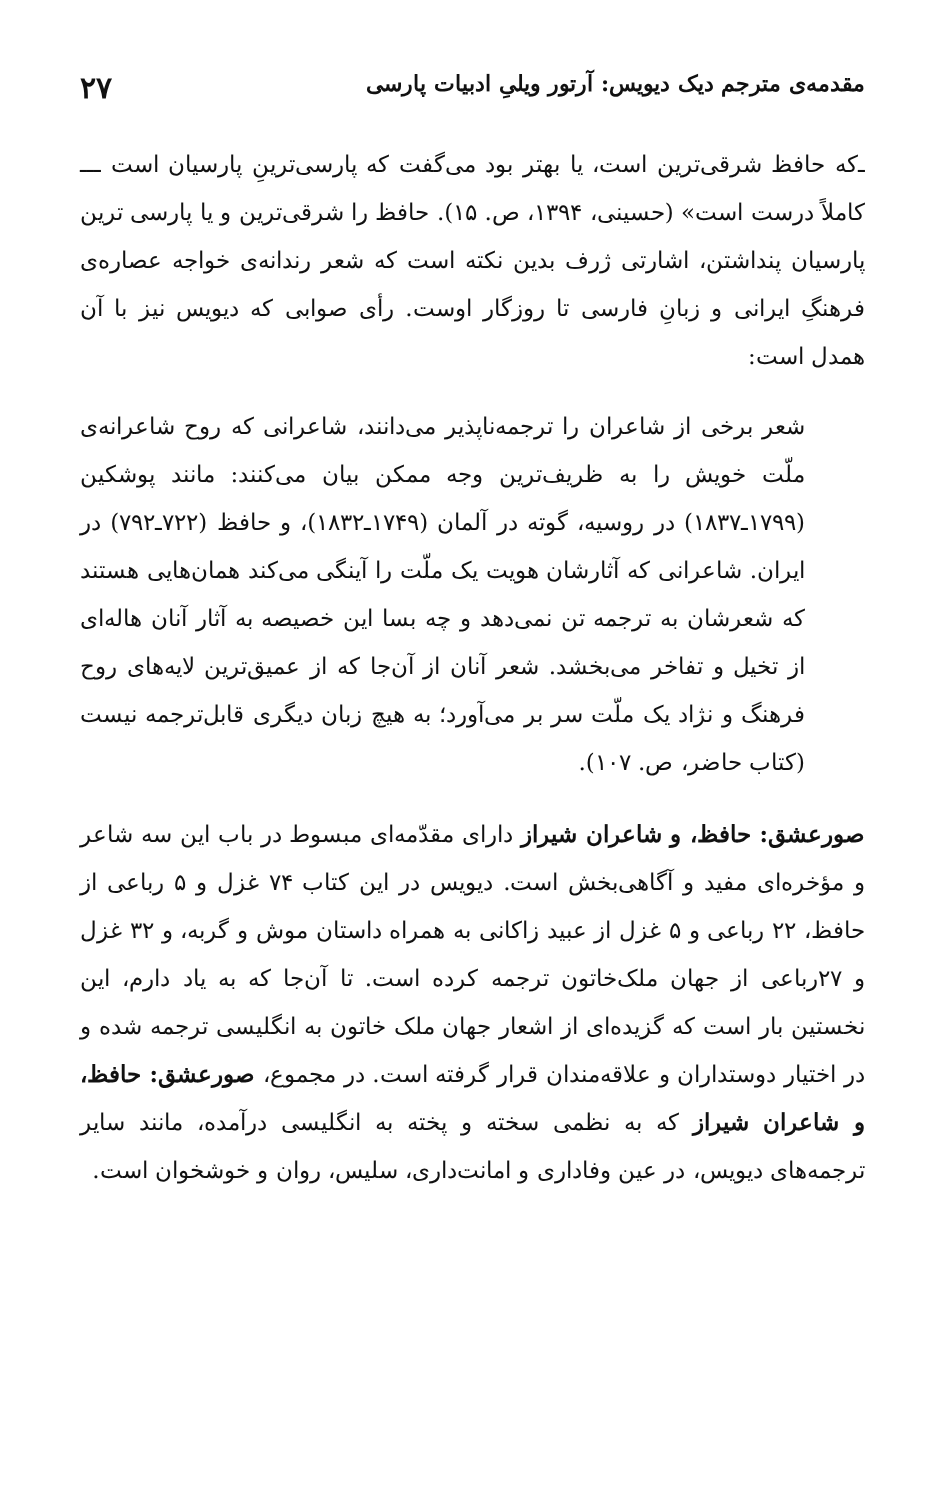مقدمه‌ی مترجم دیک دیویس: آرتور ویلیِ ادبیات پارسی ۲۷
ـ‌که حافظ شرقی‌ترین است، یا بهتر بود می‌گفت که پارسی‌ترینِ پارسیان است ـــ کاملاً درست است» (حسینی، ۱۳۹۴، ص. ۱۵). حافظ را شرقی‌ترین و یا پارسی ترین پارسیان پنداشتن، اشارتی ژرف بدین نکته است که شعر رندانه‌ی خواجه عصاره‌ی فرهنگِ ایرانی و زبانِ فارسی تا روزگار اوست. رأی صوابی که دیویس نیز با آن همدل است:
شعر برخی از شاعران را ترجمه‌ناپذیر می‌دانند، شاعرانی که روح شاعرانه‌ی ملّت خویش را به ظریف‌ترین وجه ممکن بیان می‌کنند: مانند پوشکین (۱۷۹۹ـ۱۸۳۷) در روسیه، گوته در آلمان (۱۷۴۹ـ۱۸۳۲)، و حافظ (۷۲۲ـ۷۹۲) در ایران. شاعرانی که آثارشان هویت یک ملّت را آینگی می‌کند همان‌هایی هستند که شعرشان به ترجمه تن نمی‌دهد و چه بسا این خصیصه به آثار آنان هاله‌ای از تخیل و تفاخر می‌بخشد. شعر آنان از آن‌جا که از عمیق‌ترین لایه‌های روح فرهنگ و نژاد یک ملّت سر بر می‌آورد؛ به هیچ زبان دیگری قابل‌ترجمه نیست (کتاب حاضر، ص. ۱۰۷).
صورعشق: حافظ، و شاعران شیراز دارای مقدّمه‌ای مبسوط در باب این سه شاعر و مؤخره‌ای مفید و آگاهی‌بخش است. دیویس در این کتاب ۷۴ غزل و ۵ رباعی از حافظ، ۲۲ رباعی و ۵ غزل از عبید زاکانی به همراه داستان موش و گربه، و ۳۲ غزل و ۲۷رباعی از جهان ملک‌خاتون ترجمه کرده است. تا آن‌جا که به یاد دارم، این نخستین بار است که گزیده‌ای از اشعار جهان ملک خاتون به انگلیسی ترجمه شده و در اختیار دوستداران و علاقه‌مندان قرار گرفته است. در مجموع، صورعشق: حافظ، و شاعران شیراز که به نظمی سخته و پخته به انگلیسی درآمده، مانند سایر ترجمه‌های دیویس، در عین وفاداری و امانت‌داری، سلیس، روان و خوشخوان است.